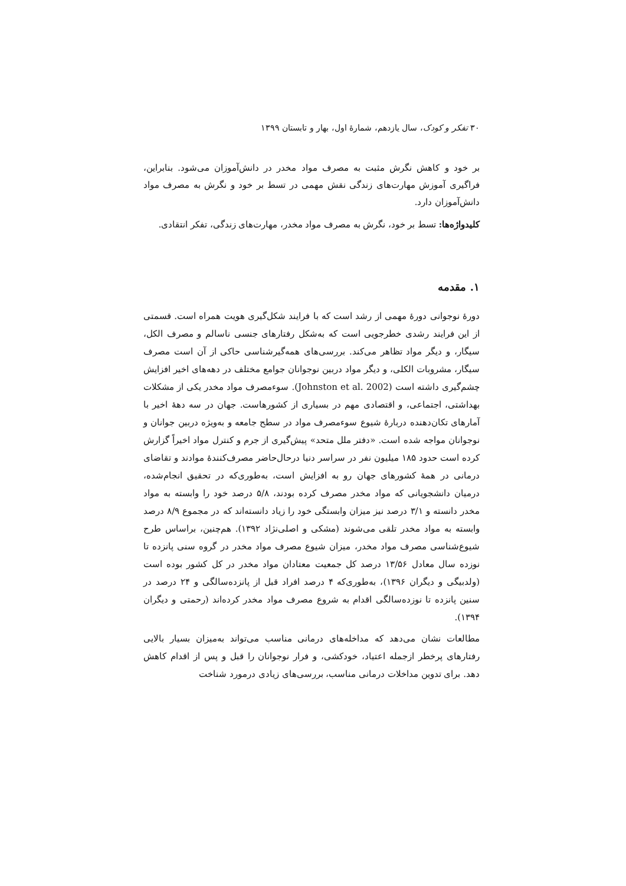۳۰ تفکر و کودک، سال یازدهم، شمارهٔ اول، بهار و تابستان ۱۳۹۹
بر خود و کاهش نگرش مثبت به مصرف مواد مخدر در دانش‌آموزان می‌شود. بنابراین، فراگیری آموزش مهارت‌های زندگی نقش مهمی در تسط بر خود و نگرش به مصرف مواد دانش‌آموزان دارد.
کلیدواژه‌ها: تسط بر خود، نگرش به مصرف مواد مخدر، مهارت‌های زندگی، تفکر انتقادی.
۱. مقدمه
دورهٔ نوجوانی دورهٔ مهمی از رشد است که با فرایند شکل‌گیری هویت همراه است. قسمتی از این فرایند رشدی خطرجویی است که به‌شکل رفتارهای جنسی ناسالم و مصرف الکل، سیگار، و دیگر مواد تظاهر می‌کند. بررسی‌های همه‌گیرشناسی حاکی از آن است مصرف سیگار، مشروبات الکلی، و دیگر مواد دربین نوجوانان جوامع مختلف در دهه‌های اخیر افزایش چشم‌گیری داشته است (Johnston et al. 2002). سوءمصرف مواد مخدر یکی از مشکلات بهداشتی، اجتماعی، و اقتصادی مهم در بسیاری از کشورهاست. جهان در سه دههٔ اخیر با آمارهای تکان‌دهنده دربارهٔ شیوع سوءمصرف مواد در سطح جامعه و به‌ویژه دربین جوانان و نوجوانان مواجه شده است. «دفتر ملل متحد» پیش‌گیری از جرم و کنترل مواد اخیراً گزارش کرده است حدود ۱۸۵ میلیون نفر در سراسر دنیا درحال‌حاضر مصرف‌کنندهٔ موادند و تقاضای درمانی در همهٔ کشورهای جهان رو به افزایش است، به‌طوری‌که در تحقیق انجام‌شده، درمیان دانشجویانی که مواد مخدر مصرف کرده بودند، ۵/۸ درصد خود را وابسته به مواد مخدر دانسته و ۳/۱ درصد نیز میزان وابستگی خود را زیاد دانسته‌اند که در مجموع ۸/۹ درصد وابسته به مواد مخدر تلقی می‌شوند (مشکی و اصلی‌نژاد ۱۳۹۲). هم‌چنین، براساس طرح شیوع‌شناسی مصرف مواد مخدر، میزان شیوع مصرف مواد مخدر در گروه سنی پانزده تا نوزده سال معادل ۱۳/۵۶ درصد کل جمعیت معتادان مواد مخدر در کل کشور بوده است (ولدبیگی و دیگران ۱۳۹۶)، به‌طوری‌که ۴ درصد افراد قبل از پانزده‌سالگی و ۲۴ درصد در سنین پانزده تا نوزده‌سالگی اقدام به شروع مصرف مواد مخدر کرده‌اند (رحمتی و دیگران ۱۳۹۴).
مطالعات نشان می‌دهد که مداخله‌های درمانی مناسب می‌تواند به‌میزان بسیار بالایی رفتارهای پرخطر ازجمله اعتیاد، خودکشی، و فرار نوجوانان را قبل و پس از اقدام کاهش دهد. برای تدوین مداخلات درمانی مناسب، بررسی‌های زیادی درمورد شناخت